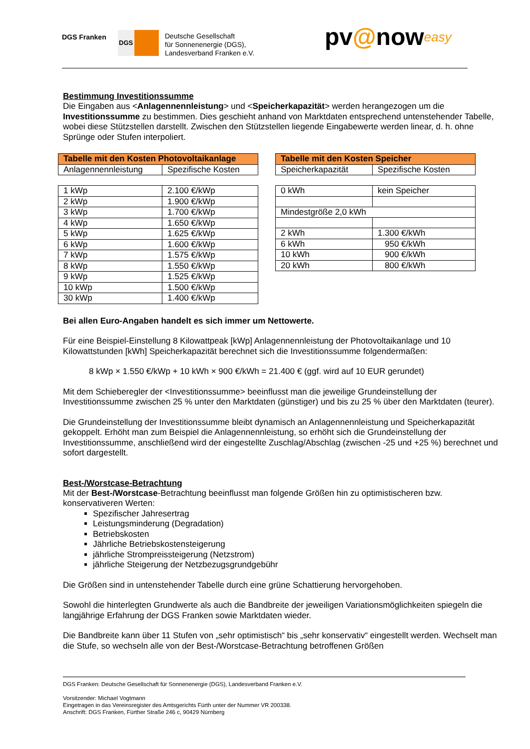DGS Franken
DGS
Deutsche Gesellschaft
für Sonnenenergie (DGS),
Landesverband Franken e.V.
pv@noweasy
Bestimmung Investitionssumme
Die Eingaben aus <Anlagennennleistung> und <Speicherkapazität> werden herangezogen um die Investitionssumme zu bestimmen. Dies geschieht anhand von Marktdaten entsprechend untenstehender Tabelle, wobei diese Stützstellen darstellt. Zwischen den Stützstellen liegende Eingabewerte werden linear, d. h. ohne Sprünge oder Stufen interpoliert.
| Tabelle mit den Kosten Photovoltaikanlage | |
| --- | --- |
| Anlagennennleistung | Spezifische Kosten |
| 1 kWp | 2.100 €/kWp |
| 2 kWp | 1.900 €/kWp |
| 3 kWp | 1.700 €/kWp |
| 4 kWp | 1.650 €/kWp |
| 5 kWp | 1.625 €/kWp |
| 6 kWp | 1.600 €/kWp |
| 7 kWp | 1.575 €/kWp |
| 8 kWp | 1.550 €/kWp |
| 9 kWp | 1.525 €/kWp |
| 10 kWp | 1.500 €/kWp |
| 30 kWp | 1.400 €/kWp |
| Tabelle mit den Kosten Speicher | |
| --- | --- |
| Speicherkapazität | Spezifische Kosten |
| 0 kWh | kein Speicher |
| Mindestgröße 2,0 kWh | |
| 2 kWh | 1.300 €/kWh |
| 6 kWh | 950 €/kWh |
| 10 kWh | 900 €/kWh |
| 20 kWh | 800 €/kWh |
Bei allen Euro-Angaben handelt es sich immer um Nettowerte.
Für eine Beispiel-Einstellung 8 Kilowattpeak [kWp] Anlagennennleistung der Photovoltaikanlage und 10 Kilowattstunden [kWh] Speicherkapazität berechnet sich die Investitionssumme folgendermaßen:
8 kWp × 1.550 €/kWp + 10 kWh × 900 €/kWh = 21.400 € (ggf. wird auf 10 EUR gerundet)
Mit dem Schieberegler der <Investitionssumme> beeinflusst man die jeweilige Grundeinstellung der Investitionssumme zwischen 25 % unter den Marktdaten (günstiger) und bis zu 25 % über den Marktdaten (teurer).
Die Grundeinstellung der Investitionssumme bleibt dynamisch an Anlagennennleistung und Speicherkapazität gekoppelt. Erhöht man zum Beispiel die Anlagennennleistung, so erhöht sich die Grundeinstellung der Investitionssumme, anschließend wird der eingestellte Zuschlag/Abschlag (zwischen -25 und +25 %) berechnet und sofort dargestellt.
Best-/Worstcase-Betrachtung
Mit der Best-/Worstcase-Betrachtung beeinflusst man folgende Größen hin zu optimistischeren bzw. konservativeren Werten:
Spezifischer Jahresertrag
Leistungsminderung (Degradation)
Betriebskosten
Jährliche Betriebskostensteigerung
jährliche Strompreissteigerung (Netzstrom)
jährliche Steigerung der Netzbezugsgrundgebühr
Die Größen sind in untenstehender Tabelle durch eine grüne Schattierung hervorgehoben.
Sowohl die hinterlegten Grundwerte als auch die Bandbreite der jeweiligen Variationsmöglichkeiten spiegeln die langjährige Erfahrung der DGS Franken sowie Marktdaten wieder.
Die Bandbreite kann über 11 Stufen von „sehr optimistisch“ bis „sehr konservativ“ eingestellt werden. Wechselt man die Stufe, so wechseln alle von der Best-/Worstcase-Betrachtung betroffenen Größen
DGS Franken: Deutsche Gesellschaft für Sonnenenergie (DGS), Landesverband Franken e.V.
Vorsitzender: Michael Vogtmann
Eingetragen in das Vereinsregister des Amtsgerichts Fürth unter der Nummer VR 200338.
Anschrift: DGS Franken, Fürther Straße 246 c, 90429 Nürnberg